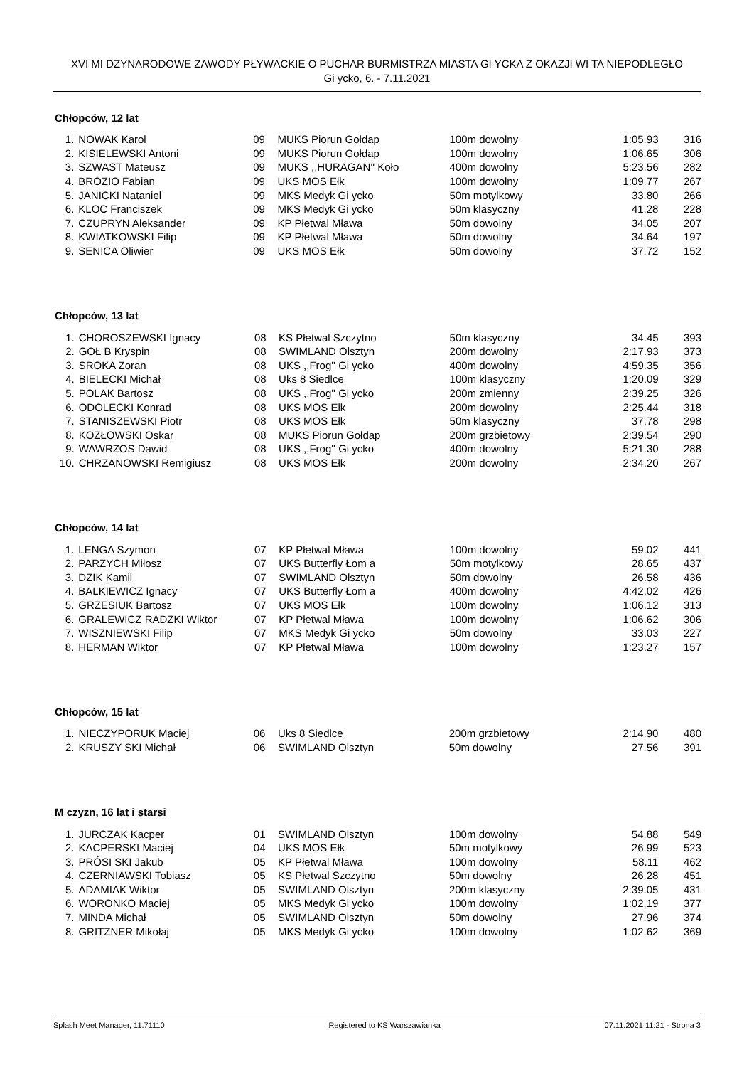XVI MI DZYNARODOWE ZAWODY PŁYWACKIE O PUCHAR BURMISTRZA MIASTA GI YCKA Z OKAZJI WI TA NIEPODLEGŁO
Gi ycko, 6. - 7.11.2021
Chłopców, 12 lat
| 1. | NOWAK Karol | 09 | MUKS Piorun Gołdap | 100m dowolny | 1:05.93 | 316 |
| 2. | KISIELEWSKI Antoni | 09 | MUKS Piorun Gołdap | 100m dowolny | 1:06.65 | 306 |
| 3. | SZWAST Mateusz | 09 | MUKS ,,HURAGAN'' Koło | 400m dowolny | 5:23.56 | 282 |
| 4. | BRÓZIO Fabian | 09 | UKS MOS Ełk | 100m dowolny | 1:09.77 | 267 |
| 5. | JANICKI Nataniel | 09 | MKS Medyk Gi ycko | 50m motylkowy | 33.80 | 266 |
| 6. | KLOC Franciszek | 09 | MKS Medyk Gi ycko | 50m klasyczny | 41.28 | 228 |
| 7. | CZUPRYN Aleksander | 09 | KP Płetwal Mława | 50m dowolny | 34.05 | 207 |
| 8. | KWIATKOWSKI Filip | 09 | KP Płetwal Mława | 50m dowolny | 34.64 | 197 |
| 9. | SENICA Oliwier | 09 | UKS MOS Ełk | 50m dowolny | 37.72 | 152 |
Chłopców, 13 lat
| 1. | CHOROSZEWSKI Ignacy | 08 | KS Płetwal Szczytno | 50m klasyczny | 34.45 | 393 |
| 2. | GOŁ B Kryspin | 08 | SWIMLAND Olsztyn | 200m dowolny | 2:17.93 | 373 |
| 3. | SROKA Zoran | 08 | UKS ,,Frog'' Gi ycko | 400m dowolny | 4:59.35 | 356 |
| 4. | BIELECKI Michał | 08 | Uks 8 Siedlce | 100m klasyczny | 1:20.09 | 329 |
| 5. | POLAK Bartosz | 08 | UKS ,,Frog'' Gi ycko | 200m zmienny | 2:39.25 | 326 |
| 6. | ODOLECKI Konrad | 08 | UKS MOS Ełk | 200m dowolny | 2:25.44 | 318 |
| 7. | STANISZEWSKI Piotr | 08 | UKS MOS Ełk | 50m klasyczny | 37.78 | 298 |
| 8. | KOZŁOWSKI Oskar | 08 | MUKS Piorun Gołdap | 200m grzbietowy | 2:39.54 | 290 |
| 9. | WAWRZOS Dawid | 08 | UKS ,,Frog'' Gi ycko | 400m dowolny | 5:21.30 | 288 |
| 10. | CHRZANOWSKI Remigiusz | 08 | UKS MOS Ełk | 200m dowolny | 2:34.20 | 267 |
Chłopców, 14 lat
| 1. | LENGA Szymon | 07 | KP Płetwal Mława | 100m dowolny | 59.02 | 441 |
| 2. | PARZYCH Miłosz | 07 | UKS Butterfly Łom a | 50m motylkowy | 28.65 | 437 |
| 3. | DZIK Kamil | 07 | SWIMLAND Olsztyn | 50m dowolny | 26.58 | 436 |
| 4. | BALKIEWICZ Ignacy | 07 | UKS Butterfly Łom a | 400m dowolny | 4:42.02 | 426 |
| 5. | GRZESIUK Bartosz | 07 | UKS MOS Ełk | 100m dowolny | 1:06.12 | 313 |
| 6. | GRALEWICZ RADZKI Wiktor | 07 | KP Płetwal Mława | 100m dowolny | 1:06.62 | 306 |
| 7. | WISZNIEWSKI Filip | 07 | MKS Medyk Gi ycko | 50m dowolny | 33.03 | 227 |
| 8. | HERMAN Wiktor | 07 | KP Płetwal Mława | 100m dowolny | 1:23.27 | 157 |
Chłopców, 15 lat
| 1. | NIECZYPORUK Maciej | 06 | Uks 8 Siedlce | 200m grzbietowy | 2:14.90 | 480 |
| 2. | KRUSZY SKI Michał | 06 | SWIMLAND Olsztyn | 50m dowolny | 27.56 | 391 |
M czyzn, 16 lat i starsi
| 1. | JURCZAK Kacper | 01 | SWIMLAND Olsztyn | 100m dowolny | 54.88 | 549 |
| 2. | KACPERSKI Maciej | 04 | UKS MOS Ełk | 50m motylkowy | 26.99 | 523 |
| 3. | PRÓSI SKI Jakub | 05 | KP Płetwal Mława | 100m dowolny | 58.11 | 462 |
| 4. | CZERNIAWSKI Tobiasz | 05 | KS Płetwal Szczytno | 50m dowolny | 26.28 | 451 |
| 5. | ADAMIAK Wiktor | 05 | SWIMLAND Olsztyn | 200m klasyczny | 2:39.05 | 431 |
| 6. | WORONKO Maciej | 05 | MKS Medyk Gi ycko | 100m dowolny | 1:02.19 | 377 |
| 7. | MINDA Michał | 05 | SWIMLAND Olsztyn | 50m dowolny | 27.96 | 374 |
| 8. | GRITZNER Mikołaj | 05 | MKS Medyk Gi ycko | 100m dowolny | 1:02.62 | 369 |
Splash Meet Manager, 11.71110 Registered to KS Warszawianka 07.11.2021 11:21 - Strona 3